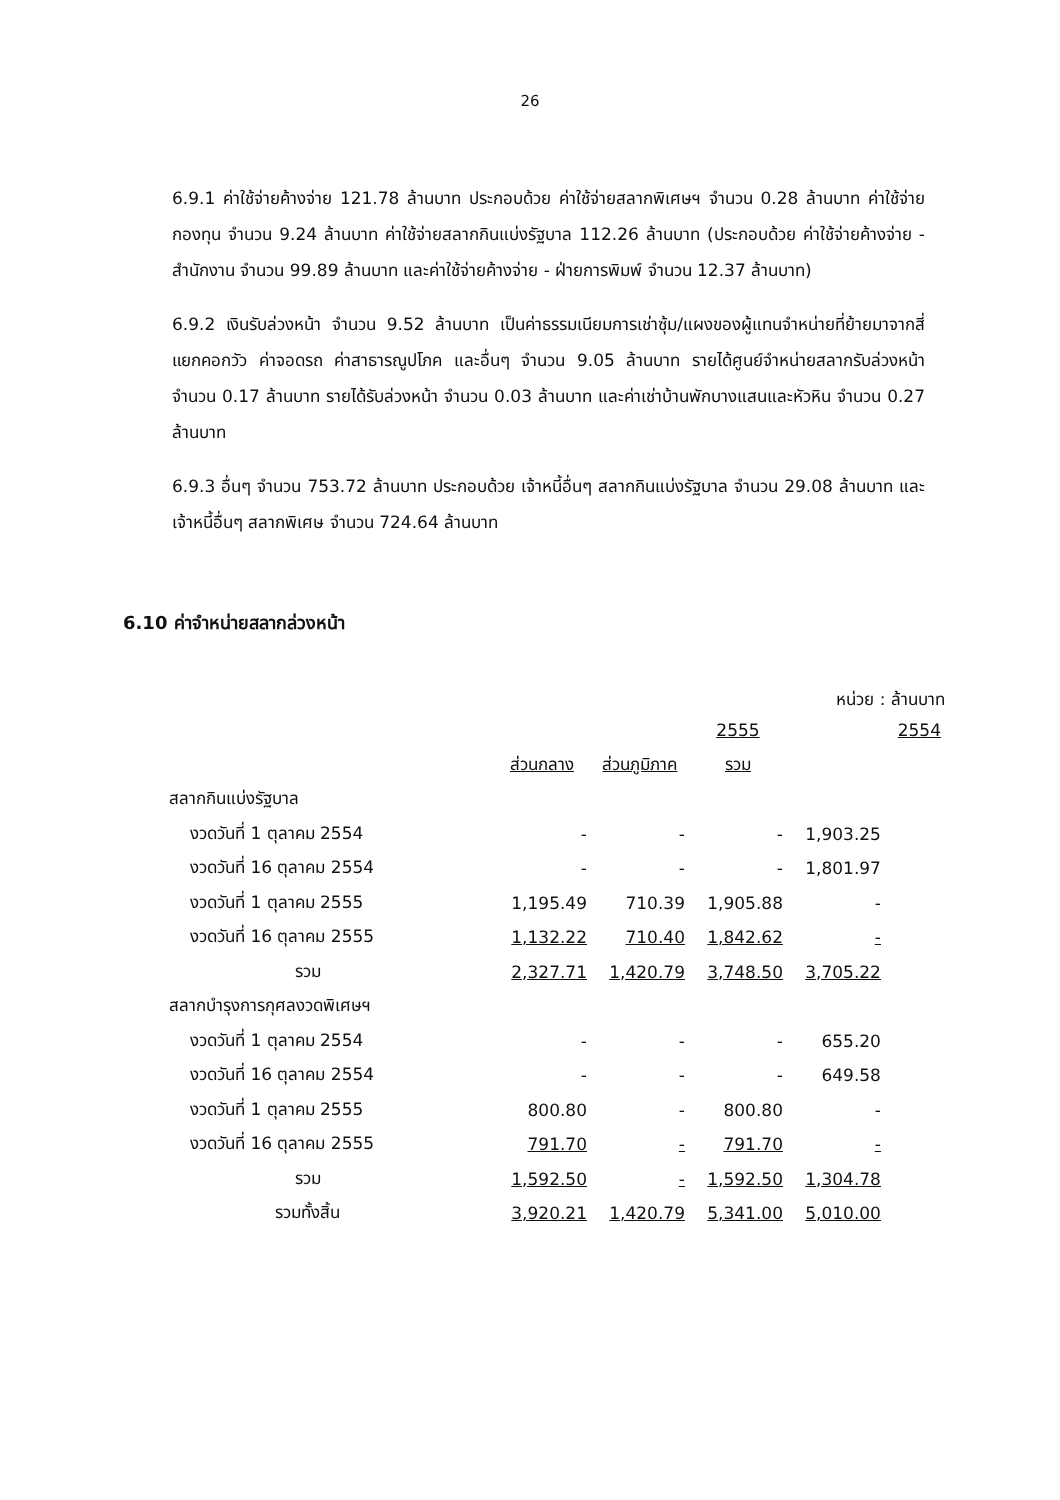26
6.9.1 ค่าใช้จ่ายค้างจ่าย 121.78 ล้านบาท ประกอบด้วย ค่าใช้จ่ายสลากพิเศษฯ จำนวน 0.28 ล้านบาท ค่าใช้จ่ายกองทุน จำนวน 9.24 ล้านบาท ค่าใช้จ่ายสลากกินแบ่งรัฐบาล 112.26 ล้านบาท (ประกอบด้วย ค่าใช้จ่ายค้างจ่าย - สำนักงาน จำนวน 99.89 ล้านบาท และค่าใช้จ่ายค้างจ่าย - ฝ่ายการพิมพ์ จำนวน 12.37 ล้านบาท)
6.9.2 เงินรับล่วงหน้า จำนวน 9.52 ล้านบาท เป็นค่าธรรมเนียมการเช่าซุ้ม/แผงของผู้แทนจำหน่ายที่ย้ายมาจากสี่แยกคอกวัว ค่าจอดรถ ค่าสาธารณูปโภค และอื่นๆ จำนวน 9.05 ล้านบาท รายได้ศูนย์จำหน่ายสลากรับล่วงหน้า จำนวน 0.17 ล้านบาท รายได้รับล่วงหน้า จำนวน 0.03 ล้านบาท และค่าเช่าบ้านพักบางแสนและหัวหิน จำนวน 0.27 ล้านบาท
6.9.3 อื่นๆ จำนวน 753.72 ล้านบาท ประกอบด้วย เจ้าหนี้อื่นๆ สลากกินแบ่งรัฐบาล จำนวน 29.08 ล้านบาท และเจ้าหนี้อื่นๆ สลากพิเศษ จำนวน 724.64 ล้านบาท
6.10 ค่าจำหน่ายสลากล่วงหน้า
หน่วย : ล้านบาท
| | | 2555 | | | 2554 |
| | ส่วนกลาง | ส่วนภูมิภาค | รวม | | |
| สลากกินแบ่งรัฐบาล | | | | | |
| งวดวันที่ 1 ตุลาคม 2554 | - | - | - | 1,903.25 | |
| งวดวันที่ 16 ตุลาคม 2554 | - | - | - | 1,801.97 | |
| งวดวันที่ 1 ตุลาคม 2555 | 1,195.49 | 710.39 | 1,905.88 | - | |
| งวดวันที่ 16 ตุลาคม 2555 | 1,132.22 | 710.40 | 1,842.62 | - | |
| รวม | 2,327.71 | 1,420.79 | 3,748.50 | 3,705.22 | |
| สลากบำรุงการกุศลงวดพิเศษฯ | | | | | |
| งวดวันที่ 1 ตุลาคม 2554 | - | - | - | 655.20 | |
| งวดวันที่ 16 ตุลาคม 2554 | - | - | - | 649.58 | |
| งวดวันที่ 1 ตุลาคม 2555 | 800.80 | - | 800.80 | - | |
| งวดวันที่ 16 ตุลาคม 2555 | 791.70 | - | 791.70 | - | |
| รวม | 1,592.50 | - | 1,592.50 | 1,304.78 | |
| รวมทั้งสิ้น | 3,920.21 | 1,420.79 | 5,341.00 | 5,010.00 | |